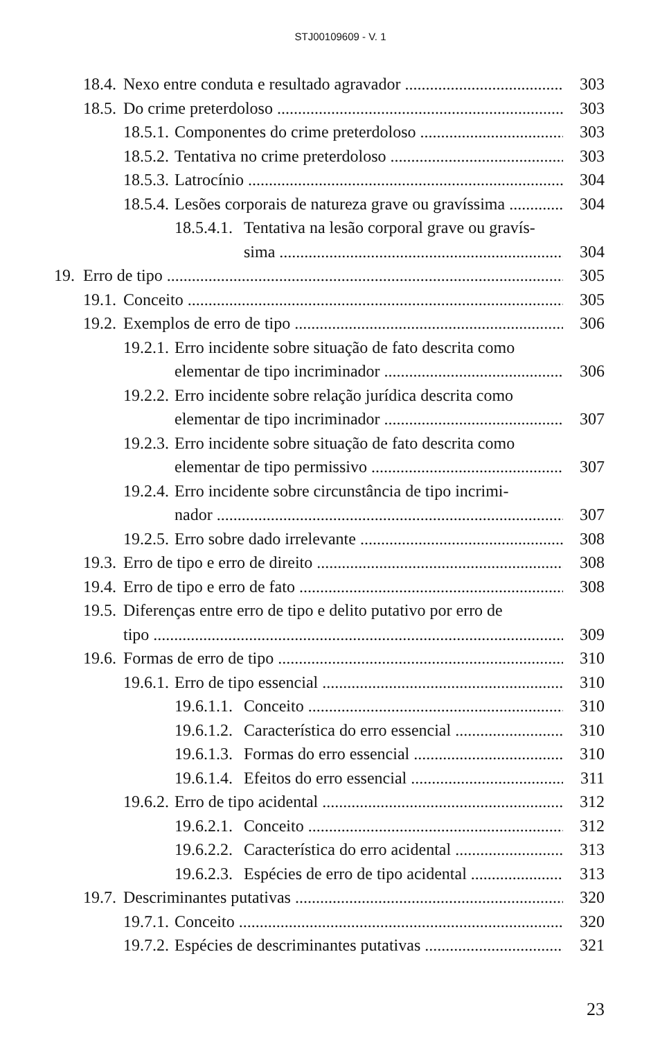STJ00109609 - V. 1
18.4. Nexo entre conduta e resultado agravador 303
18.5. Do crime preterdoloso 303
18.5.1. Componentes do crime preterdoloso 303
18.5.2. Tentativa no crime preterdoloso 303
18.5.3. Latrocínio 304
18.5.4. Lesões corporais de natureza grave ou gravíssima 304
18.5.4.1. Tentativa na lesão corporal grave ou gravís-
sima 304
19. Erro de tipo 305
19.1. Conceito 305
19.2. Exemplos de erro de tipo 306
19.2.1. Erro incidente sobre situação de fato descrita como
elementar de tipo incriminador 306
19.2.2. Erro incidente sobre relação jurídica descrita como
elementar de tipo incriminador 307
19.2.3. Erro incidente sobre situação de fato descrita como
elementar de tipo permissivo 307
19.2.4. Erro incidente sobre circunstância de tipo incrimi-
nador 307
19.2.5. Erro sobre dado irrelevante 308
19.3. Erro de tipo e erro de direito 308
19.4. Erro de tipo e erro de fato 308
19.5. Diferenças entre erro de tipo e delito putativo por erro de
tipo 309
19.6. Formas de erro de tipo 310
19.6.1. Erro de tipo essencial 310
19.6.1.1. Conceito 310
19.6.1.2. Característica do erro essencial 310
19.6.1.3. Formas do erro essencial 310
19.6.1.4. Efeitos do erro essencial 311
19.6.2. Erro de tipo acidental 312
19.6.2.1. Conceito 312
19.6.2.2. Característica do erro acidental 313
19.6.2.3. Espécies de erro de tipo acidental 313
19.7. Descriminantes putativas 320
19.7.1. Conceito 320
19.7.2. Espécies de descriminantes putativas 321
23